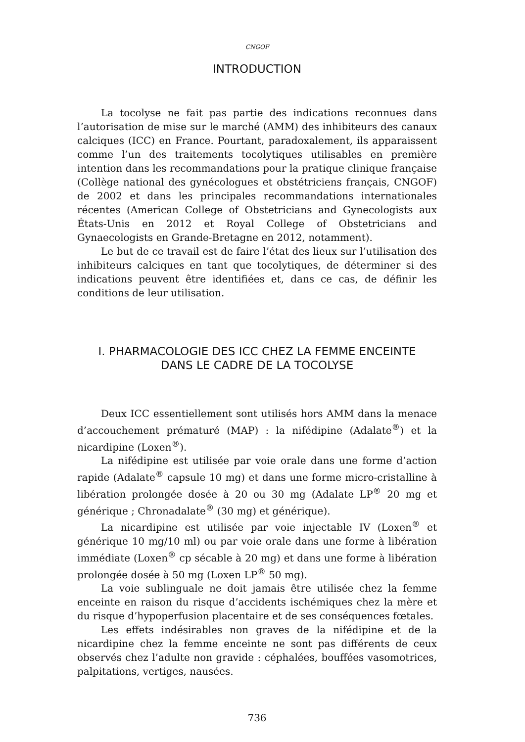CNGOF
INTRODUCTION
La tocolyse ne fait pas partie des indications reconnues dans l’autorisation de mise sur le marché (AMM) des inhibiteurs des canaux calciques (ICC) en France. Pourtant, paradoxalement, ils apparaissent comme l’un des traitements tocolytiques utilisables en première intention dans les recommandations pour la pratique clinique française (Collège national des gynécologues et obstétriciens français, CNGOF) de 2002 et dans les principales recommandations internationales récentes (American College of Obstetricians and Gynecologists aux États-Unis en 2012 et Royal College of Obstetricians and Gynaecologists en Grande-Bretagne en 2012, notamment).
Le but de ce travail est de faire l’état des lieux sur l’utilisation des inhibiteurs calciques en tant que tocolytiques, de déterminer si des indications peuvent être identifiées et, dans ce cas, de définir les conditions de leur utilisation.
I. PHARMACOLOGIE DES ICC CHEZ LA FEMME ENCEINTE
DANS LE CADRE DE LA TOCOLYSE
Deux ICC essentiellement sont utilisés hors AMM dans la menace d’accouchement prématuré (MAP) : la nifédipine (Adalate<sup>®</sup>) et la nicardipine (Loxen<sup>®</sup>).
La nifédipine est utilisée par voie orale dans une forme d’action rapide (Adalate<sup>®</sup> capsule 10 mg) et dans une forme micro-cristalline à libération prolongée dosée à 20 ou 30 mg (Adalate LP<sup>®</sup> 20 mg et générique ; Chronadalate<sup>®</sup> (30 mg) et générique).
La nicardipine est utilisée par voie injectable IV (Loxen<sup>®</sup> et générique 10 mg/10 ml) ou par voie orale dans une forme à libération immédiate (Loxen<sup>®</sup> cp sécable à 20 mg) et dans une forme à libération prolongée dosée à 50 mg (Loxen LP<sup>®</sup> 50 mg).
La voie sublinguale ne doit jamais être utilisée chez la femme enceinte en raison du risque d’accidents ischémiques chez la mère et du risque d’hypoperfusion placentaire et de ses conséquences fœtales.
Les effets indésirables non graves de la nifédipine et de la nicardipine chez la femme enceinte ne sont pas différents de ceux observés chez l’adulte non gravide : céphalées, bouffées vasomotrices, palpitations, vertiges, nausées.
736